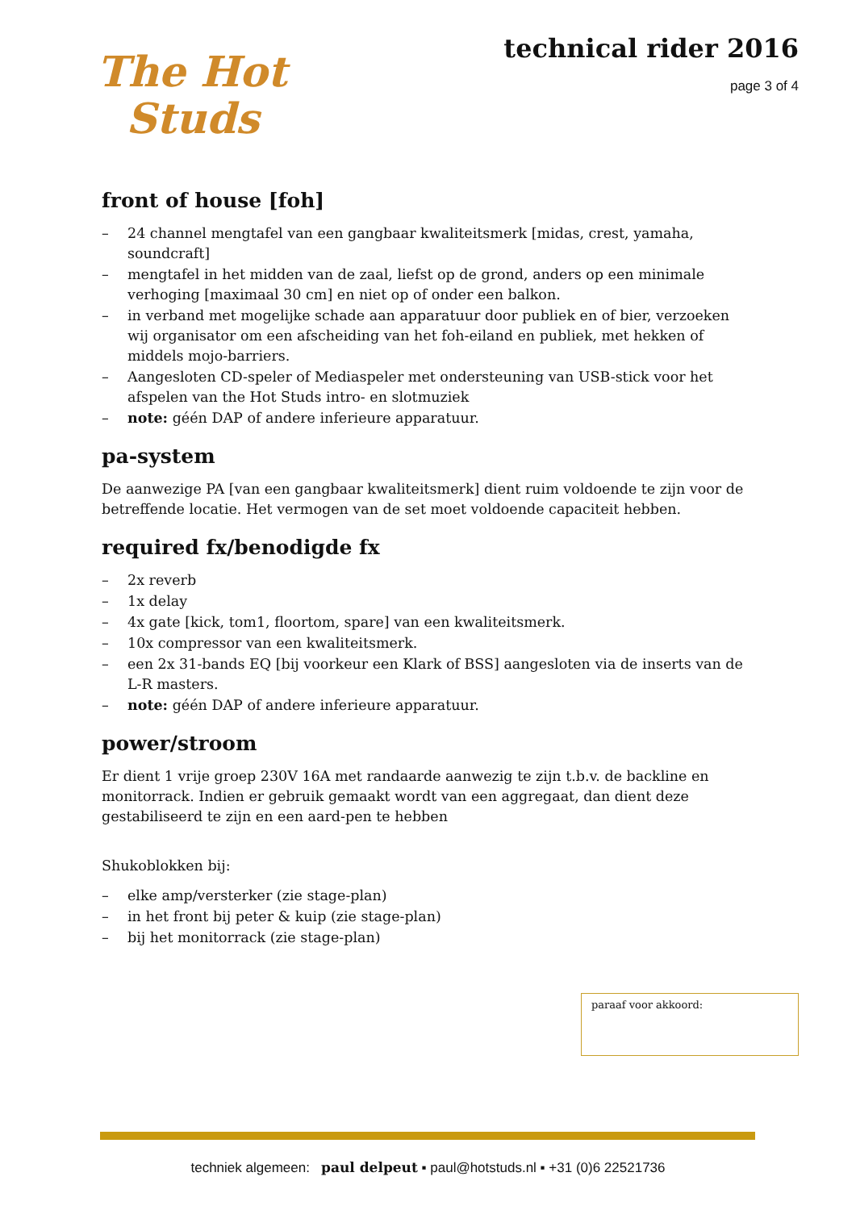The Hot
Studs
technical rider 2016
page 3 of 4
front of house [foh]
– 24 channel mengtafel van een gangbaar kwaliteitsmerk [midas, crest, yamaha, soundcraft]
– mengtafel in het midden van de zaal, liefst op de grond, anders op een minimale verhoging [maximaal 30 cm] en niet op of onder een balkon.
– in verband met mogelijke schade aan apparatuur door publiek en of bier, verzoeken wij organisator om een afscheiding van het foh-eiland en publiek, met hekken of middels mojo-barriers.
– Aangesloten CD-speler of Mediaspeler met ondersteuning van USB-stick voor het afspelen van the Hot Studs intro- en slotmuziek
– note: géén DAP of andere inferieure apparatuur.
pa-system
De aanwezige PA [van een gangbaar kwaliteitsmerk] dient ruim voldoende te zijn voor de betreffende locatie. Het vermogen van de set moet voldoende capaciteit hebben.
required fx/benodigde fx
– 2x reverb
– 1x delay
– 4x gate [kick, tom1, floortom, spare] van een kwaliteitsmerk.
– 10x compressor van een kwaliteitsmerk.
– een 2x 31-bands EQ [bij voorkeur een Klark of BSS] aangesloten via de inserts van de L-R masters.
– note: géén DAP of andere inferieure apparatuur.
power/stroom
Er dient 1 vrije groep 230V 16A met randaarde aanwezig te zijn t.b.v. de backline en monitorrack. Indien er gebruik gemaakt wordt van een aggregaat, dan dient deze gestabiliseerd te zijn en een aard-pen te hebben
Shukoblokken bij:
– elke amp/versterker (zie stage-plan)
– in het front bij peter & kuip (zie stage-plan)
– bij het monitorrack (zie stage-plan)
paraaf voor akkoord:
techniek algemeen: paul delpeut ▪ paul@hotstuds.nl ▪ +31 (0)6 22521736